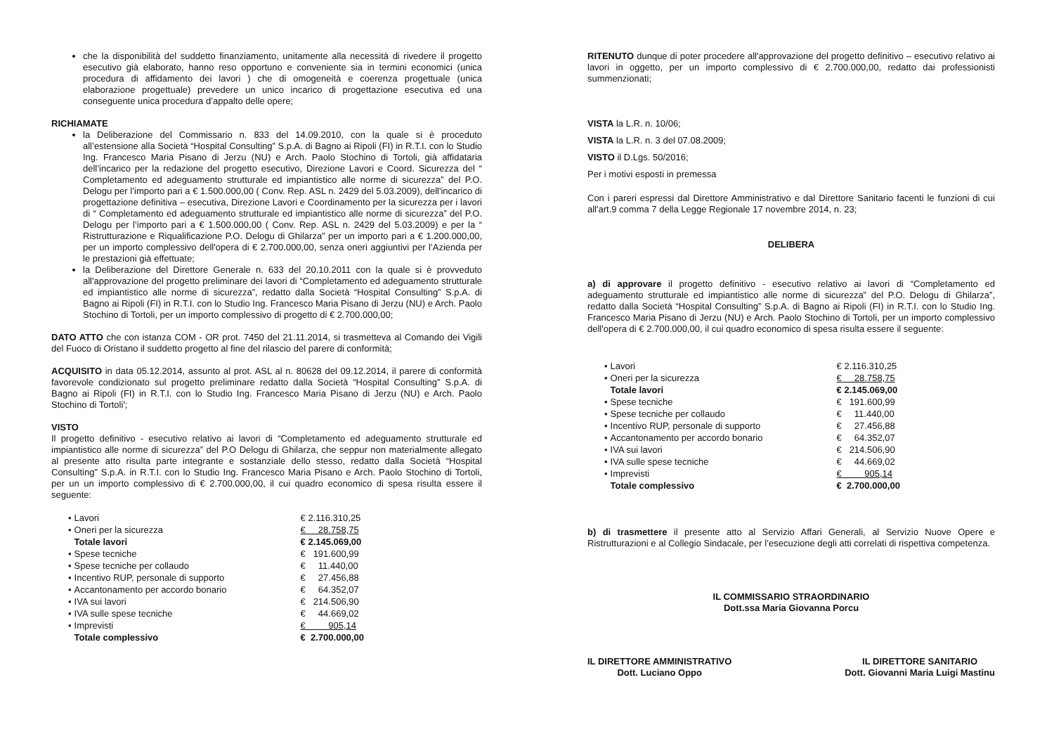che la disponibilità del suddetto finanziamento, unitamente alla necessità di rivedere il progetto esecutivo già elaborato, hanno reso opportuno e conveniente sia in termini economici (unica procedura di affidamento dei lavori ) che di omogeneità e coerenza progettuale (unica elaborazione progettuale) prevedere un unico incarico di progettazione esecutiva ed una conseguente unica procedura d’appalto delle opere;
RICHIAMATE
la Deliberazione del Commissario n. 833 del 14.09.2010, con la quale si è proceduto all’estensione alla Società “Hospital Consulting” S.p.A. di Bagno ai Ripoli (FI) in R.T.I. con lo Studio Ing. Francesco Maria Pisano di Jerzu (NU) e Arch. Paolo Stochino di Tortoli, già affidataria dell’incarico per la redazione del progetto esecutivo, Direzione Lavori e Coord. Sicurezza del “ Completamento ed adeguamento strutturale ed impiantistico alle norme di sicurezza” del P.O. Delogu per l’importo pari a € 1.500.000,00 ( Conv. Rep. ASL n. 2429 del 5.03.2009), dell'incarico di progettazione definitiva – esecutiva, Direzione Lavori e Coordinamento per la sicurezza per i lavori di “ Completamento ed adeguamento strutturale ed impiantistico alle norme di sicurezza” del P.O. Delogu per l’importo pari a € 1.500.000,00 ( Conv. Rep. ASL n. 2429 del 5.03.2009) e per la “ Ristrutturazione e Riqualificazione P.O. Delogu di Ghilarza” per un importo pari a € 1.200.000,00, per un importo complessivo dell'opera di € 2.700.000,00, senza oneri aggiuntivi per l’Azienda per le prestazioni già effettuate;
la Deliberazione del Direttore Generale n. 633 del 20.10.2011 con la quale si è provveduto all'approvazione del progetto preliminare dei lavori di “Completamento ed adeguamento strutturale ed impiantistico alle norme di sicurezza”, redatto dalla Società “Hospital Consulting” S.p.A. di Bagno ai Ripoli (FI) in R.T.I. con lo Studio Ing. Francesco Maria Pisano di Jerzu (NU) e Arch. Paolo Stochino di Tortoli, per un importo complessivo di progetto di € 2.700.000,00;
DATO ATTO che con istanza COM - OR prot. 7450 del 21.11.2014, si trasmetteva al Comando dei Vigili del Fuoco di Oristano il suddetto progetto al fine del rilascio del parere di conformità;
ACQUISITO in data 05.12.2014, assunto al prot. ASL al n. 80628 del 09.12.2014, il parere di conformità favorevole condizionato sul progetto preliminare redatto dalla Società “Hospital Consulting” S.p.A. di Bagno ai Ripoli (FI) in R.T.I. con lo Studio Ing. Francesco Maria Pisano di Jerzu (NU) e Arch. Paolo Stochino di Tortoli';
VISTO
Il progetto definitivo - esecutivo relativo ai lavori di “Completamento ed adeguamento strutturale ed impiantistico alle norme di sicurezza” del P.O Delogu di Ghilarza, che seppur non materialmente allegato al presente atto risulta parte integrante e sostanziale dello stesso, redatto dalla Società “Hospital Consulting” S.p.A. in R.T.I. con lo Studio Ing. Francesco Maria Pisano e Arch. Paolo Stochino di Tortoli, per un un importo complessivo di € 2.700.000,00, il cui quadro economico di spesa risulta essere il seguente:
| • | Lavori | € 2.116.310,25 |
| • | Oneri per la sicurezza | € 28.758,75 |
| | Totale lavori | € 2.145.069,00 |
| • | Spese tecniche | € 191.600,99 |
| • | Spese tecniche per collaudo | € 11.440,00 |
| • | Incentivo RUP, personale di supporto | € 27.456,88 |
| • | Accantonamento per accordo bonario | € 64.352,07 |
| • | IVA sui lavori | € 214.506,90 |
| • | IVA sulle spese tecniche | € 44.669,02 |
| • | Imprevisti | € 905,14 |
| | Totale complessivo | € 2.700.000,00 |
RITENUTO dunque di poter procedere all'approvazione del progetto definitivo – esecutivo relativo ai lavori in oggetto, per un importo complessivo di € 2.700.000,00, redatto dai professionisti summenzionati;
VISTA la L.R. n. 10/06;
VISTA la L.R. n. 3 del 07.08.2009;
VISTO il D.Lgs. 50/2016;
Per i motivi esposti in premessa
Con i pareri espressi dal Direttore Amministrativo e dal Direttore Sanitario facenti le funzioni di cui all'art.9 comma 7 della Legge Regionale 17 novembre 2014, n. 23;
DELIBERA
a) di approvare il progetto definitivo - esecutivo relativo ai lavori di “Completamento ed adeguamento strutturale ed impiantistico alle norme di sicurezza” del P.O. Delogu di Ghilarza”, redatto dalla Società “Hospital Consulting” S.p.A. di Bagno ai Ripoli (FI) in R.T.I. con lo Studio Ing. Francesco Maria Pisano di Jerzu (NU) e Arch. Paolo Stochino di Tortoli, per un importo complessivo dell'opera di € 2.700.000,00, il cui quadro economico di spesa risulta essere il seguente:
| • | Lavori | € 2.116.310,25 |
| • | Oneri per la sicurezza | € 28.758,75 |
| | Totale lavori | € 2.145.069,00 |
| • | Spese tecniche | € 191.600,99 |
| • | Spese tecniche per collaudo | € 11.440,00 |
| • | Incentivo RUP, personale di supporto | € 27.456,88 |
| • | Accantonamento per accordo bonario | € 64.352,07 |
| • | IVA sui lavori | € 214.506,90 |
| • | IVA sulle spese tecniche | € 44.669,02 |
| • | Imprevisti | € 905,14 |
| | Totale complessivo | € 2.700.000,00 |
b) di trasmettere il presente atto al Servizio Affari Generali, al Servizio Nuove Opere e Ristrutturazioni e al Collegio Sindacale, per l’esecuzione degli atti correlati di rispettiva competenza.
IL COMMISSARIO STRAORDINARIO
Dott.ssa Maria Giovanna Porcu
IL DIRETTORE AMMINISTRATIVO
Dott. Luciano Oppo
IL DIRETTORE SANITARIO
Dott. Giovanni Maria Luigi Mastinu